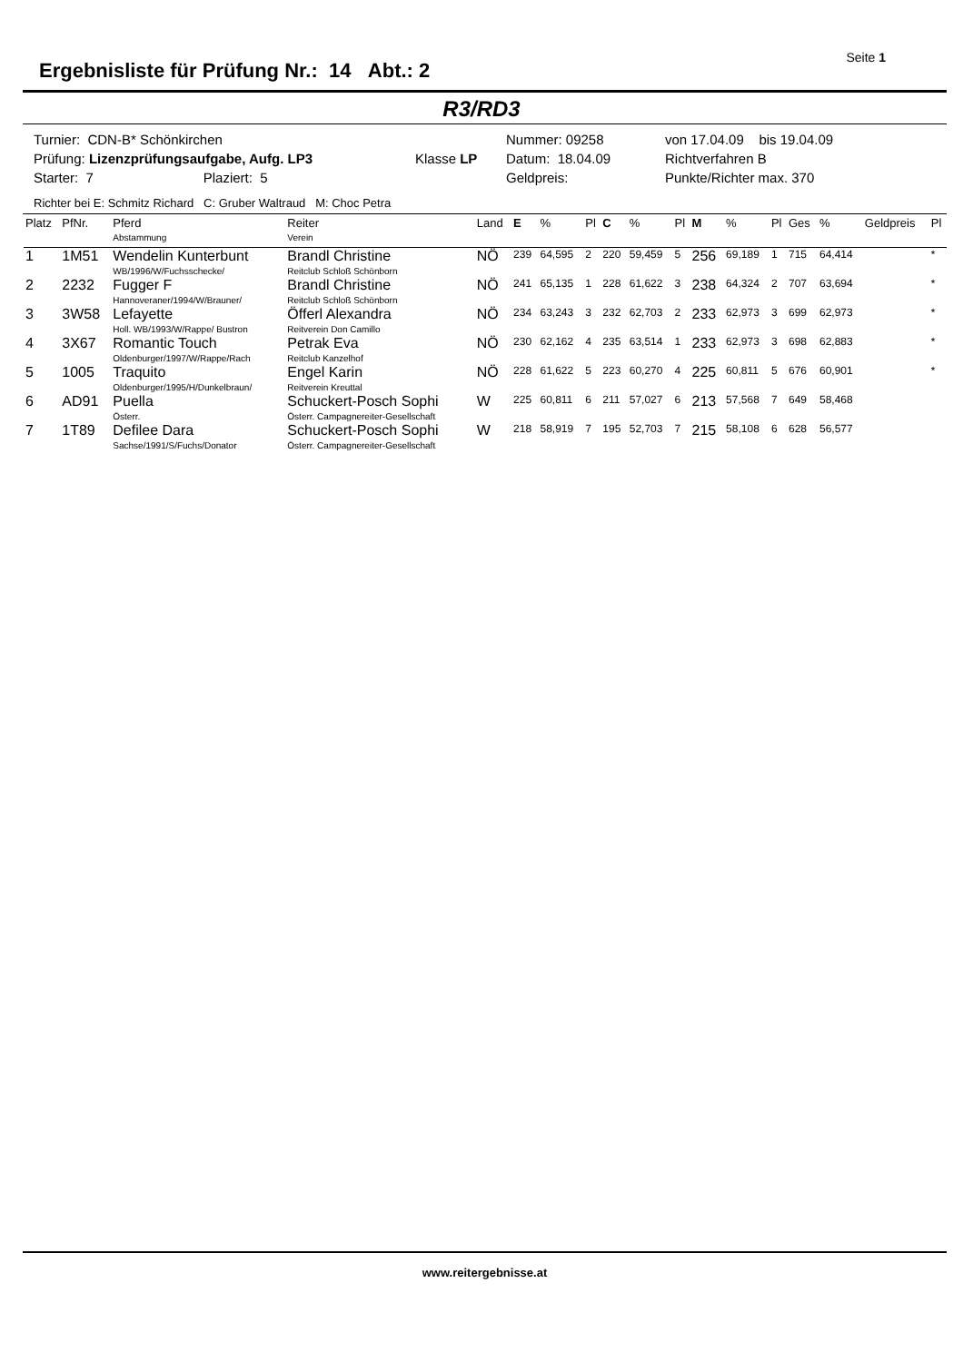Ergebnisliste für Prüfung Nr.: 14 Abt.: 2
Seite 1
R3/RD3
Turnier: CDN-B* Schönkirchen
Nummer: 09258
von 17.04.09 bis 19.04.09
Prüfung: Lizenzprüfungsaufgabe, Aufg. LP3
Klasse LP
Datum: 18.04.09
Richtverfahren B
Starter: 7 Plaziert: 5
Geldpreis:
Punkte/Richter max. 370
Richter bei E: Schmitz Richard C: Gruber Waltraud M: Choc Petra
| Platz | PfNr. | Pferd Abstammung | Reiter Verein | Land | E | % | Pl | C | % | Pl | M | % | Pl | Ges | % | Geldpreis | Pl |
| --- | --- | --- | --- | --- | --- | --- | --- | --- | --- | --- | --- | --- | --- | --- | --- | --- | --- |
| 1 | 1M51 | Wendelin Kunterbunt WB/1996/W/Fuchsschecke/ | Brandl Christine Reitclub Schloß Schönborn | NÖ | 239 | 64,595 | 2 | 220 | 59,459 | 5 | 256 | 69,189 | 1 | 715 | 64,414 | | * |
| 2 | 2232 | Fugger F Hannoveraner/1994/W/Brauner/ | Brandl Christine Reitclub Schloß Schönborn | NÖ | 241 | 65,135 | 1 | 228 | 61,622 | 3 | 238 | 64,324 | 2 | 707 | 63,694 | | * |
| 3 | 3W58 | Lefayette Holl. WB/1993/W/Rappe/ Bustron | Öfferl Alexandra Reitverein Don Camillo | NÖ | 234 | 63,243 | 3 | 232 | 62,703 | 2 | 233 | 62,973 | 3 | 699 | 62,973 | | * |
| 4 | 3X67 | Romantic Touch Oldenburger/1997/W/Rappe/Rach | Petrak Eva Reitclub Kanzelhof | NÖ | 230 | 62,162 | 4 | 235 | 63,514 | 1 | 233 | 62,973 | 3 | 698 | 62,883 | | * |
| 5 | 1005 | Traquito Oldenburger/1995/H/Dunkelbraun/ | Engel Karin Reitverein Kreuttal | NÖ | 228 | 61,622 | 5 | 223 | 60,270 | 4 | 225 | 60,811 | 5 | 676 | 60,901 | | * |
| 6 | AD91 | Puella Österr. | Schuckert-Posch Sophi Österr. Campagnereiter-Gesellschaft | W | 225 | 60,811 | 6 | 211 | 57,027 | 6 | 213 | 57,568 | 7 | 649 | 58,468 | | |
| 7 | 1T89 | Defilee Dara Sachse/1991/S/Fuchs/Donator | Schuckert-Posch Sophi Österr. Campagnereiter-Gesellschaft | W | 218 | 58,919 | 7 | 195 | 52,703 | 7 | 215 | 58,108 | 6 | 628 | 56,577 | | |
www.reitergebnisse.at